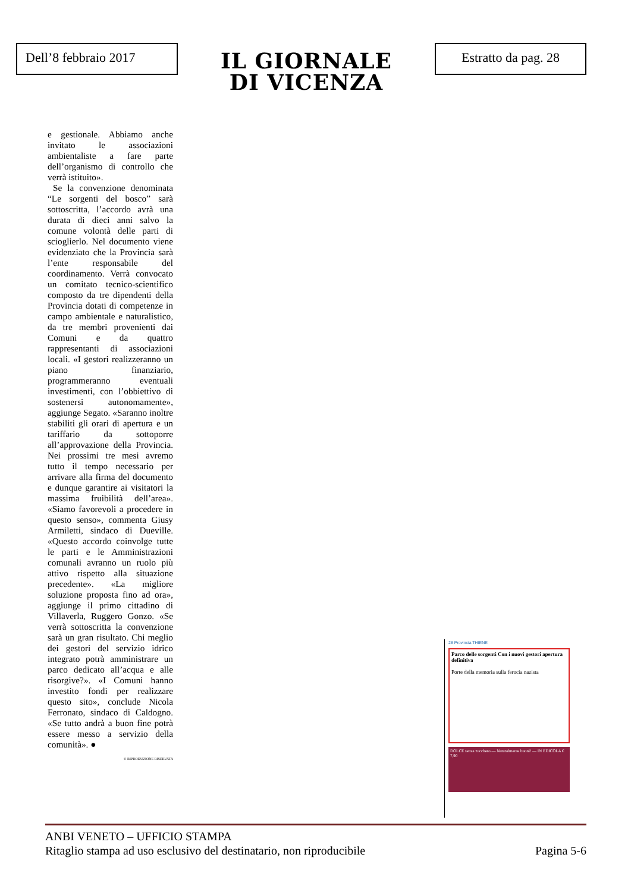Dell’8 febbraio 2017
IL GIORNALE
DI VICENZA
Estratto da pag. 28
e gestionale. Abbiamo anche invitato le associazioni ambientaliste a fare parte dell’organismo di controllo che verrà istituito».
Se la convenzione denominata “Le sorgenti del bosco” sarà sottoscritta, l’accordo avrà una durata di dieci anni salvo la comune volontà delle parti di scioglierlo. Nel documento viene evidenziato che la Provincia sarà l’ente responsabile del coordinamento. Verrà convocato un comitato tecnico-scientifico composto da tre dipendenti della Provincia dotati di competenze in campo ambientale e naturalistico, da tre membri provenienti dai Comuni e da quattro rappresentanti di associazioni locali. «I gestori realizzeranno un piano finanziario, programmeranno eventuali investimenti, con l’obbiettivo di sostenersi autonomamente», aggiunge Segato. «Saranno inoltre stabiliti gli orari di apertura e un tariffario da sottoporre all’approvazione della Provincia. Nei prossimi tre mesi avremo tutto il tempo necessario per arrivare alla firma del documento e dunque garantire ai visitatori la massima fruibilità dell’area». «Siamo favorevoli a procedere in questo senso», commenta Giusy Armiletti, sindaco di Dueville. «Questo accordo coinvolge tutte le parti e le Amministrazioni comunali avranno un ruolo più attivo rispetto alla situazione precedente». «La migliore soluzione proposta fino ad ora», aggiunge il primo cittadino di Villaverla, Ruggero Gonzo. «Se verrà sottoscritta la convenzione sarà un gran risultato. Chi meglio dei gestori del servizio idrico integrato potrà amministrare un parco dedicato all’acqua e alle risorgive?». «I Comuni hanno investito fondi per realizzare questo sito», conclude Nicola Ferronato, sindaco di Caldogno. «Se tutto andrà a buon fine potrà essere messo a servizio della comunità». ●
© RIPRODUZIONE RISERVATA
28 Provincia THIENE
Parco delle sorgenti Con i nuovi gestori apertura definitiva
Porte della memoria sulla ferocia nazista
DOLCE senza zucchero — Naturalmente buoni! — IN EDICOLA € 7,90
ANBI VENETO – UFFICIO STAMPA
Ritaglio stampa ad uso esclusivo del destinatario, non riproducibile Pagina 5-6